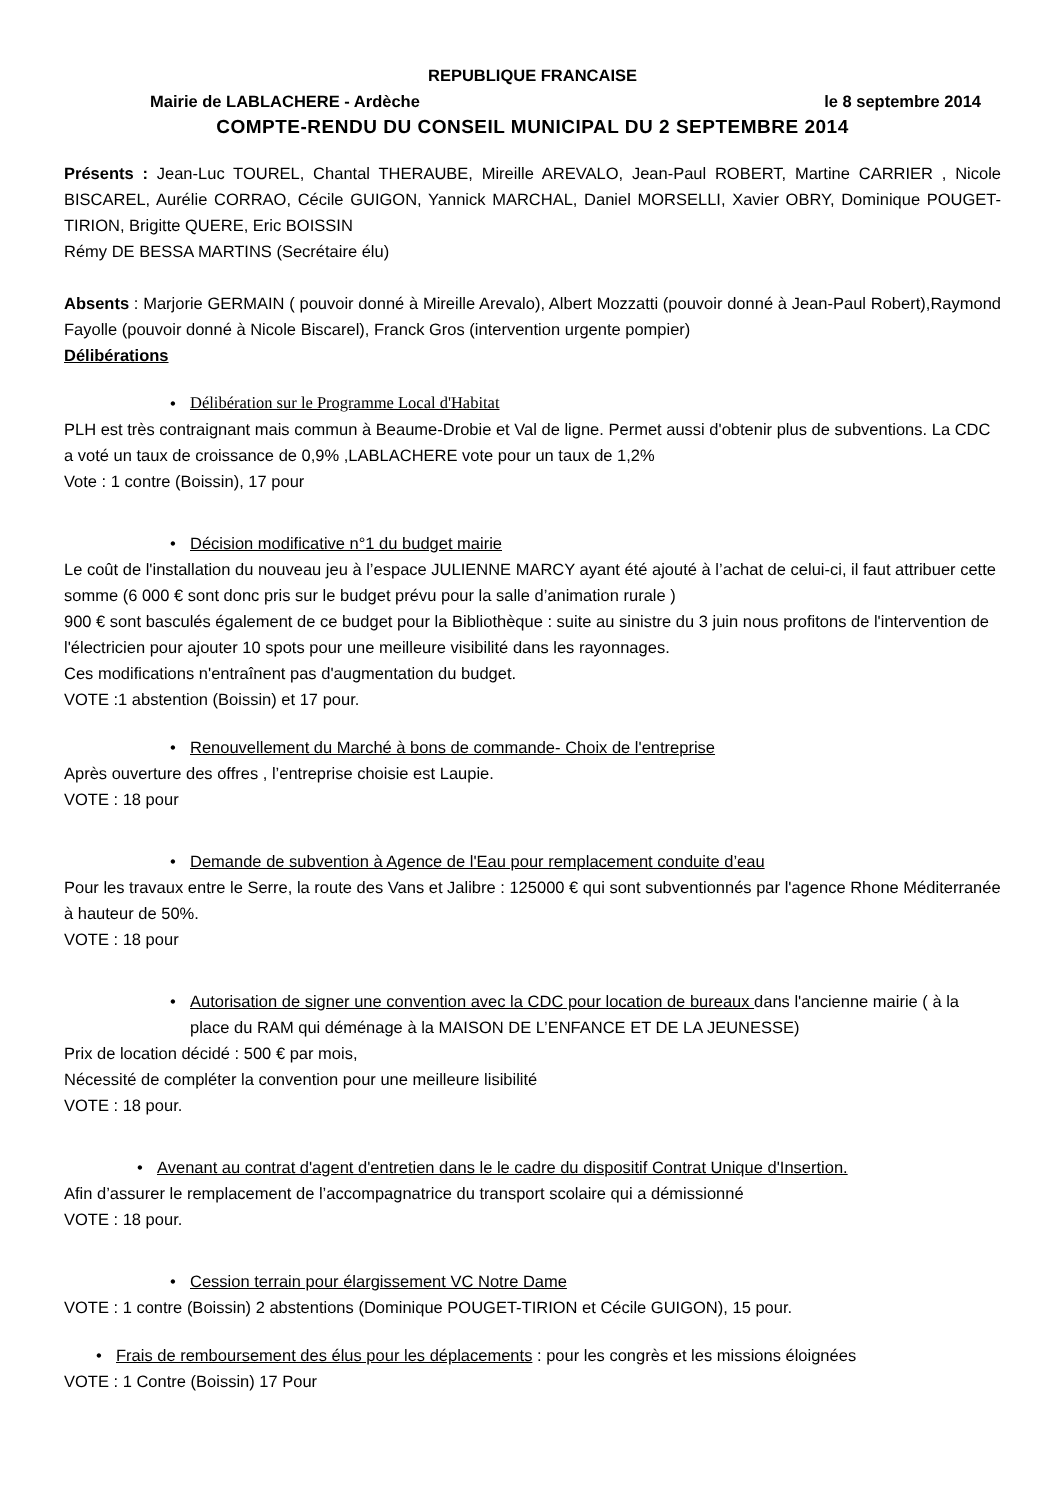REPUBLIQUE FRANCAISE
Mairie de LABLACHERE - Ardèche le 8 septembre 2014
COMPTE-RENDU DU CONSEIL MUNICIPAL DU 2 SEPTEMBRE 2014
Présents : Jean-Luc TOUREL, Chantal THERAUBE, Mireille AREVALO, Jean-Paul ROBERT, Martine CARRIER , Nicole BISCAREL, Aurélie CORRAO, Cécile GUIGON, Yannick MARCHAL, Daniel MORSELLI, Xavier OBRY, Dominique POUGET-TIRION, Brigitte QUERE, Eric BOISSIN
Rémy DE BESSA MARTINS (Secrétaire élu)
Absents : Marjorie GERMAIN ( pouvoir donné à Mireille Arevalo), Albert Mozzatti (pouvoir donné à Jean-Paul Robert),Raymond Fayolle (pouvoir donné à Nicole Biscarel), Franck Gros (intervention urgente pompier)
Délibérations
• Délibération sur le Programme Local d'Habitat
PLH est très contraignant mais commun à Beaume-Drobie et Val de ligne. Permet aussi d'obtenir plus de subventions. La CDC a voté un taux de croissance de 0,9% ,LABLACHERE vote pour un taux de 1,2%
Vote : 1 contre (Boissin), 17 pour
• Décision modificative n°1 du budget mairie
Le coût de l'installation du nouveau jeu à l’espace JULIENNE MARCY ayant été ajouté à l’achat de celui-ci, il faut attribuer cette somme (6 000 € sont donc pris sur le budget prévu pour la salle d’animation rurale )
900 € sont basculés également de ce budget pour la Bibliothèque : suite au sinistre du 3 juin nous profitons de l'intervention de l'électricien pour ajouter 10 spots pour une meilleure visibilité dans les rayonnages.
Ces modifications n'entraînent pas d'augmentation du budget.
VOTE :1 abstention (Boissin) et 17 pour.
• Renouvellement du Marché à bons de commande- Choix de l'entreprise
Après ouverture des offres , l’entreprise choisie est Laupie.
VOTE : 18 pour
• Demande de subvention à Agence de l'Eau pour remplacement conduite d’eau
Pour les travaux entre le Serre, la route des Vans et Jalibre : 125000 € qui sont subventionnés par l'agence Rhone Méditerranée à hauteur de 50%.
VOTE : 18 pour
• Autorisation de signer une convention avec la CDC pour location de bureaux dans l'ancienne mairie ( à la place du RAM qui déménage à la MAISON DE L’ENFANCE ET DE LA JEUNESSE)
Prix de location décidé : 500 € par mois,
Nécessité de compléter la convention pour une meilleure lisibilité
VOTE : 18 pour.
• Avenant au contrat d'agent d'entretien dans le le cadre du dispositif Contrat Unique d'Insertion.
Afin d’assurer le remplacement de l’accompagnatrice du transport scolaire qui a démissionné
VOTE : 18 pour.
• Cession terrain pour élargissement VC Notre Dame
VOTE : 1 contre (Boissin) 2 abstentions (Dominique POUGET-TIRION et Cécile GUIGON), 15 pour.
• Frais de remboursement des élus pour les déplacements : pour les congrès et les missions éloignées
VOTE : 1 Contre (Boissin) 17 Pour